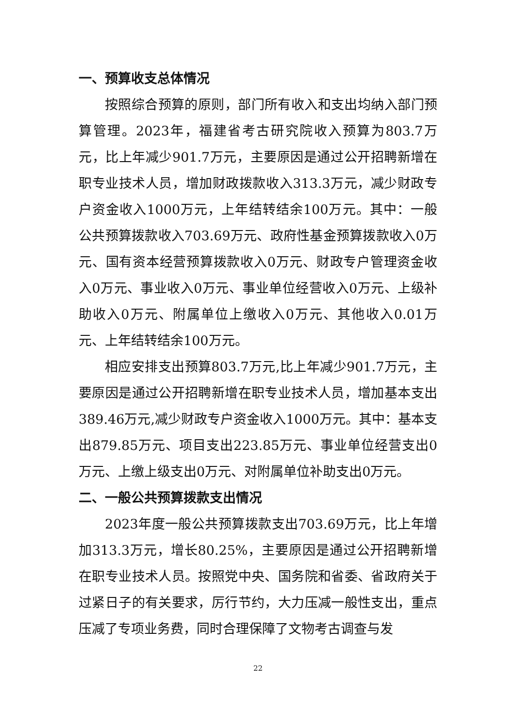一、预算收支总体情况
按照综合预算的原则，部门所有收入和支出均纳入部门预算管理。2023年，福建省考古研究院收入预算为803.7万元，比上年减少901.7万元，主要原因是通过公开招聘新增在职专业技术人员，增加财政拨款收入313.3万元，减少财政专户资金收入1000万元，上年结转结余100万元。其中：一般公共预算拨款收入703.69万元、政府性基金预算拨款收入0万元、国有资本经营预算拨款收入0万元、财政专户管理资金收入0万元、事业收入0万元、事业单位经营收入0万元、上级补助收入0万元、附属单位上缴收入0万元、其他收入0.01万元、上年结转结余100万元。
相应安排支出预算803.7万元,比上年减少901.7万元，主要原因是通过公开招聘新增在职专业技术人员，增加基本支出389.46万元,减少财政专户资金收入1000万元。其中：基本支出879.85万元、项目支出223.85万元、事业单位经营支出0万元、上缴上级支出0万元、对附属单位补助支出0万元。
二、一般公共预算拨款支出情况
2023年度一般公共预算拨款支出703.69万元，比上年增加313.3万元，增长80.25%，主要原因是通过公开招聘新增在职专业技术人员。按照党中央、国务院和省委、省政府关于过紧日子的有关要求，厉行节约，大力压减一般性支出，重点压减了专项业务费，同时合理保障了文物考古调查与发
22